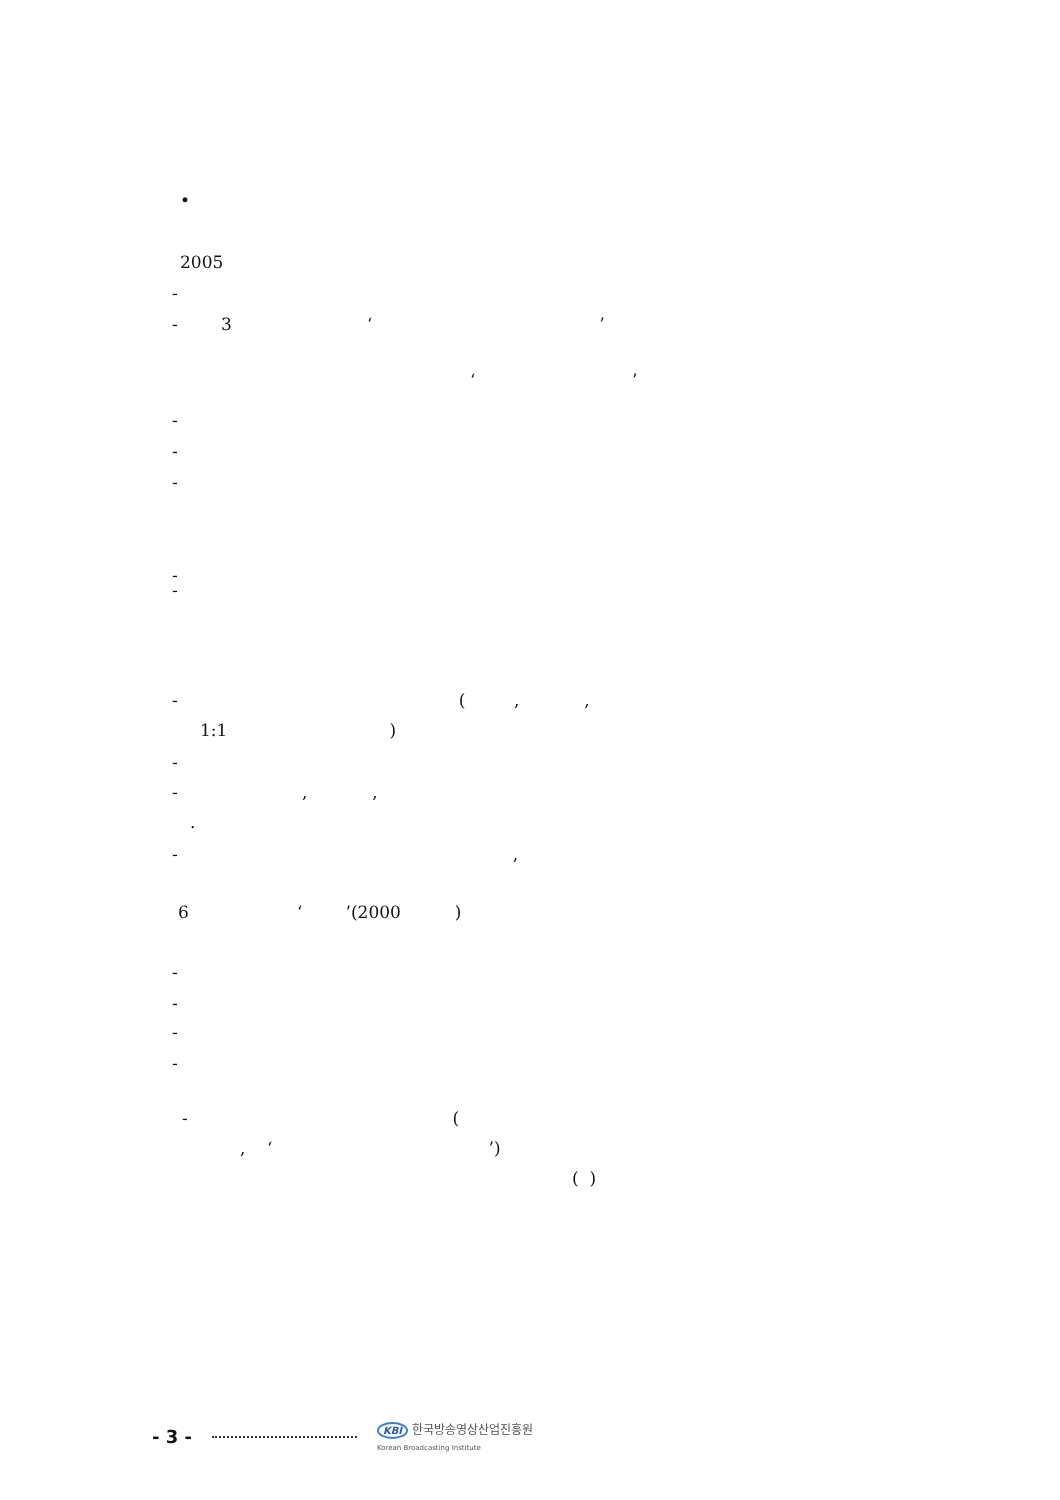•
2005
-
- 3 ‘ ’
‘ ’
-
-
-
-
-
- ( , ,
1:1 )
-
- , ,
.
- ,
6 ‘ ’(2000 )
-
-
-
-
- (
, ‘ ’)
( )
- 3 - KBI 한국방송영상산업진흥원
Korean Broadcasting Institute